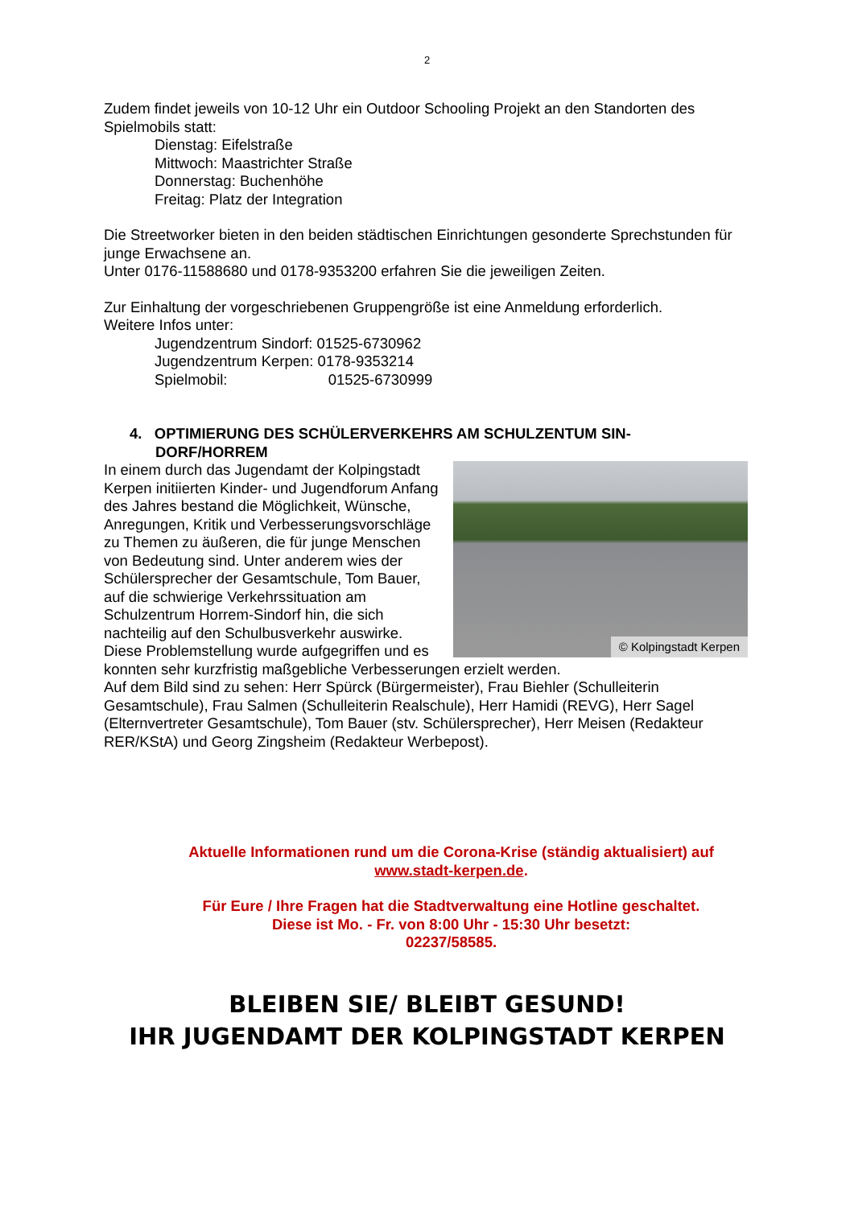2
Zudem findet jeweils von 10-12 Uhr ein Outdoor Schooling Projekt an den Standorten des Spielmobils statt:
Dienstag: Eifelstraße
Mittwoch: Maastrichter Straße
Donnerstag: Buchenhöhe
Freitag: Platz der Integration
Die Streetworker bieten in den beiden städtischen Einrichtungen gesonderte Sprechstunden für junge Erwachsene an.
Unter 0176-11588680 und 0178-9353200 erfahren Sie die jeweiligen Zeiten.
Zur Einhaltung der vorgeschriebenen Gruppengröße ist eine Anmeldung erforderlich.
Weitere Infos unter:
Jugendzentrum Sindorf: 01525-6730962
Jugendzentrum Kerpen: 0178-9353214
Spielmobil: 01525-6730999
4. OPTIMIERUNG DES SCHÜLERVERKEHRS AM SCHULZENTUM SIN-
DORF/HORREM
© Kolpingstadt Kerpen
In einem durch das Jugendamt der Kolpingstadt Kerpen initiierten Kinder- und Jugendforum Anfang des Jahres bestand die Möglichkeit, Wünsche, Anregungen, Kritik und Verbesserungsvorschläge zu Themen zu äußeren, die für junge Menschen von Bedeutung sind. Unter anderem wies der Schülersprecher der Gesamtschule, Tom Bauer, auf die schwierige Verkehrssituation am Schulzentrum Horrem-Sindorf hin, die sich nachteilig auf den Schulbusverkehr auswirke.
Diese Problemstellung wurde aufgegriffen und es konnten sehr kurzfristig maßgebliche Verbesserungen erzielt werden.
Auf dem Bild sind zu sehen: Herr Spürck (Bürgermeister), Frau Biehler (Schulleiterin Gesamtschule), Frau Salmen (Schulleiterin Realschule), Herr Hamidi (REVG), Herr Sagel (Elternvertreter Gesamtschule), Tom Bauer (stv. Schülersprecher), Herr Meisen (Redakteur RER/KStA) und Georg Zingsheim (Redakteur Werbepost).
Aktuelle Informationen rund um die Corona-Krise (ständig aktualisiert) auf
www.stadt-kerpen.de.
Für Eure / Ihre Fragen hat die Stadtverwaltung eine Hotline geschaltet.
Diese ist Mo. - Fr. von 8:00 Uhr - 15:30 Uhr besetzt:
02237/58585.
BLEIBEN SIE/ BLEIBT GESUND!
IHR JUGENDAMT DER KOLPINGSTADT KERPEN